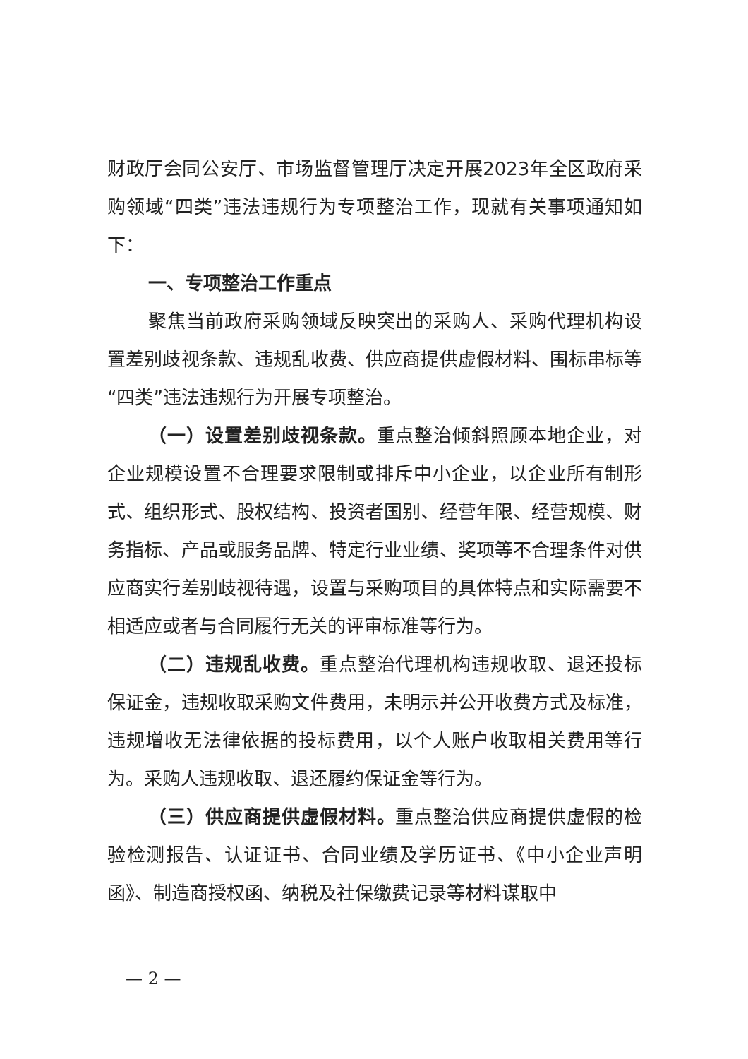财政厅会同公安厅、市场监督管理厅决定开展2023年全区政府采购领域“四类”违法违规行为专项整治工作，现就有关事项通知如下：
一、专项整治工作重点
聚焦当前政府采购领域反映突出的采购人、采购代理机构设置差别歧视条款、违规乱收费、供应商提供虚假材料、围标串标等“四类”违法违规行为开展专项整治。
（一）设置差别歧视条款。重点整治倾斜照顾本地企业，对企业规模设置不合理要求限制或排斥中小企业，以企业所有制形式、组织形式、股权结构、投资者国别、经营年限、经营规模、财务指标、产品或服务品牌、特定行业业绩、奖项等不合理条件对供应商实行差别歧视待遇，设置与采购项目的具体特点和实际需要不相适应或者与合同履行无关的评审标准等行为。
（二）违规乱收费。重点整治代理机构违规收取、退还投标保证金，违规收取采购文件费用，未明示并公开收费方式及标准，违规增收无法律依据的投标费用，以个人账户收取相关费用等行为。采购人违规收取、退还履约保证金等行为。
（三）供应商提供虚假材料。重点整治供应商提供虚假的检验检测报告、认证证书、合同业绩及学历证书、《中小企业声明函》、制造商授权函、纳税及社保缴费记录等材料谋取中
— 2 —